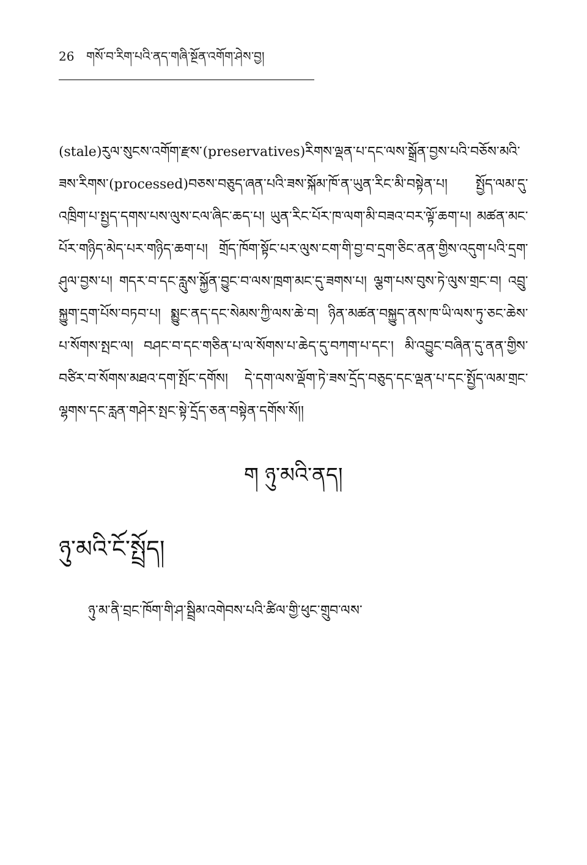26 གསོ་བ་རིག་པའི་ནད་གཞི་སྔོན་འགོག་ཤེས་བྱ།
(stale)རུལ་སུངས་འགོག་རྫས་(preservatives)རིགས་ལྡན་པ་དང་ལས་སྒྲོན་བྱས་པའི་བཅོས་མའི་ཟས་རིགས་(processed)བཅས་བཅུད་ཞན་པའི་ཟས་སྐོམ་ཁོ་ན་ཡུན་རིང་མི་བསྟེན་པ། སྤྱོད་ལམ་དུ་འཁྲིག་པ་སྤྱད་དགས་པས་ལུས་ངལ་ཞིང་ཆད་པ། ཡུན་རིང་པོར་ཁ་ལག་མི་བཟའ་བར་ལྟོ་ཆག་པ། མཚན་མང་པོར་གཉིད་མེད་པར་གཉིད་ཆག་པ། གྲོད་ཁོག་སྟོང་པར་ལུས་ངག་གི་བྱ་བ་དྲག་ཅིང་ནན་གྱིས་འདུག་པའི་དྲག་ཤུལ་བྱས་པ། གདར་བ་དང་རླུས་སྐྱོན་བྱུང་བ་ལས་ཁྲག་མང་དུ་ཟགས་པ། ལྕག་པས་བུས་ཏེ་ལུས་གྲང་བ། འབྲུ་སྐྱུག་དྲག་པོས་བཏབ་པ། སྨྱུང་ནད་དང་སེམས་ཀྱི་ལས་ཆེ་བ། ཉིན་མཚན་བསྐྱུད་ནས་ཁ་ཡི་ལས་ཏུ་ཅང་ཆེས་པ་སོགས་སྤང་ལ། བཤང་བ་དང་གཅིན་པ་ལ་སོགས་པ་ཆེད་དུ་བཀག་པ་དང་། མི་འབྱུང་བཞིན་དུ་ནན་གྱིས་བཙིར་བ་སོགས་མཐའ་དག་སྤོང་དགོས། དེ་དག་ལས་ལྡོག་ཏེ་ཟས་དྲོད་བཅུད་དང་ལྡན་པ་དང་སྤྱོད་ལམ་གྲང་ལྷགས་དང་རླན་གཤེར་སྤང་སྟེ་དྲོད་ཅན་བསྟེན་དགོས་སོ།།
ག ཉུ་མའི་ནད།
ཉུ་མའི་ངོ་སྤྲོད།
ཉུ་མ་ནི་བྲང་ཁོག་གི་ཤ་སྦྲིམ་འགེབས་པའི་ཚིལ་གྱི་ཕུང་གྲུབ་ལས་